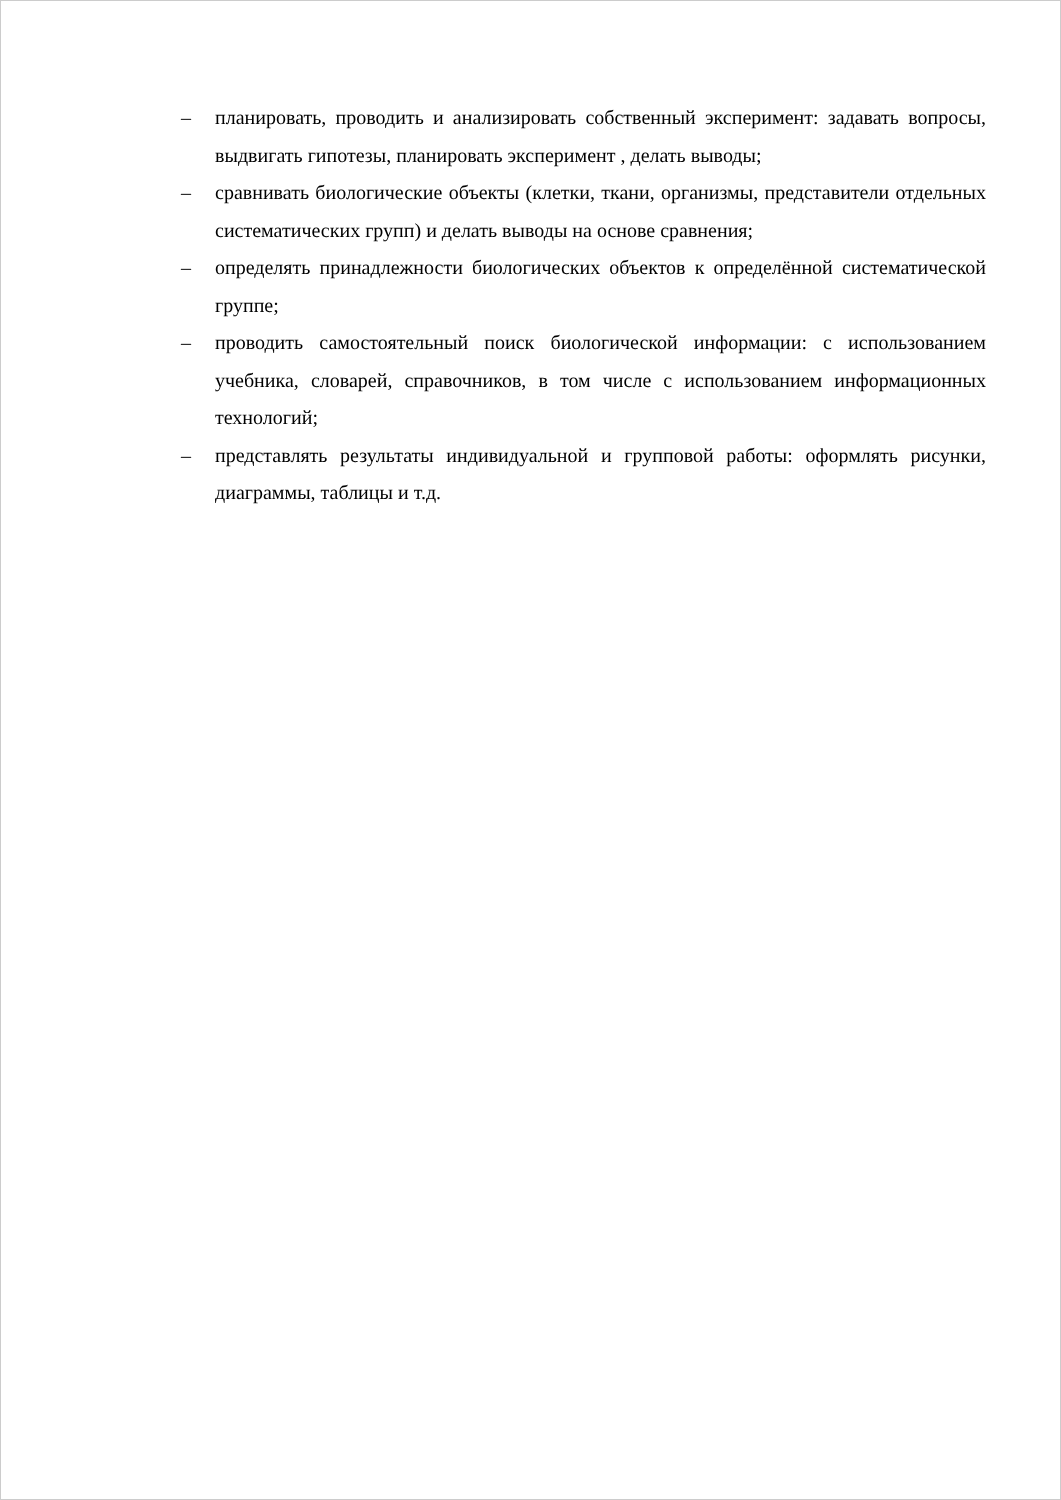– планировать, проводить и анализировать собственный эксперимент: задавать вопросы, выдвигать гипотезы, планировать эксперимент , делать выводы;
– сравнивать биологические объекты (клетки, ткани, организмы, представители отдельных систематических групп) и делать выводы на основе сравнения;
– определять принадлежности биологических объектов к определённой систематической группе;
– проводить самостоятельный поиск биологической информации: с использованием учебника, словарей, справочников, в том числе с использованием информационных технологий;
– представлять результаты индивидуальной и групповой работы: оформлять рисунки, диаграммы, таблицы и т.д.